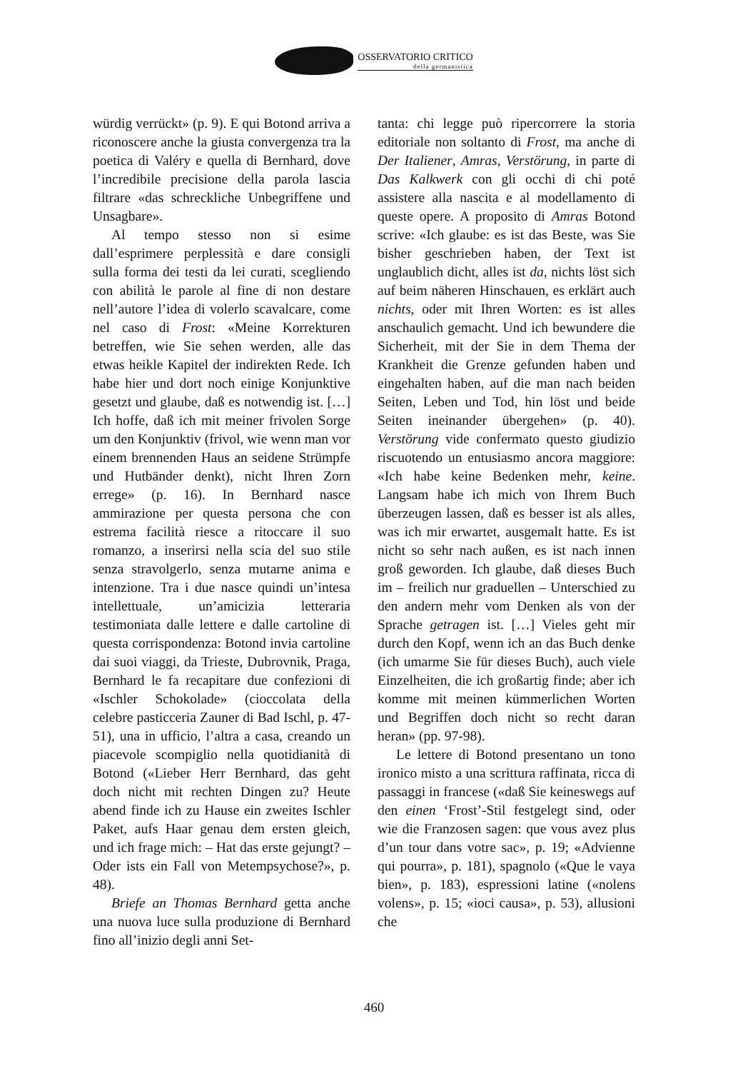OSSERVATORIO CRITICO
della germanistica
würdig verrückt» (p. 9). E qui Botond arriva a riconoscere anche la giusta convergenza tra la poetica di Valéry e quella di Bernhard, dove l’incredibile precisione della parola lascia filtrare «das schreckliche Unbegriffene und Unsagbare».
Al tempo stesso non si esime dall’esprimere perplessità e dare consigli sulla forma dei testi da lei curati, scegliendo con abilità le parole al fine di non destare nell’autore l’idea di volerlo scavalcare, come nel caso di Frost: «Meine Korrekturen betreffen, wie Sie sehen werden, alle das etwas heikle Kapitel der indirekten Rede. Ich habe hier und dort noch einige Konjunktive gesetzt und glaube, daß es notwendig ist. […] Ich hoffe, daß ich mit meiner frivolen Sorge um den Konjunktiv (frivol, wie wenn man vor einem brennenden Haus an seidene Strümpfe und Hutbänder denkt), nicht Ihren Zorn errege» (p. 16). In Bernhard nasce ammirazione per questa persona che con estrema facilità riesce a ritoccare il suo romanzo, a inserirsi nella scia del suo stile senza stravolgerlo, senza mutarne anima e intenzione. Tra i due nasce quindi un’intesa intellettuale, un’amicizia letteraria testimoniata dalle lettere e dalle cartoline di questa corrispondenza: Botond invia cartoline dai suoi viaggi, da Trieste, Dubrovnik, Praga, Bernhard le fa recapitare due confezioni di «Ischler Schokolade» (cioccolata della celebre pasticceria Zauner di Bad Ischl, p. 47-51), una in ufficio, l’altra a casa, creando un piacevole scompiglio nella quotidianità di Botond («Lieber Herr Bernhard, das geht doch nicht mit rechten Dingen zu? Heute abend finde ich zu Hause ein zweites Ischler Paket, aufs Haar genau dem ersten gleich, und ich frage mich: – Hat das erste gejungt? – Oder ists ein Fall von Metempsychose?», p. 48).
Briefe an Thomas Bernhard getta anche una nuova luce sulla produzione di Bernhard fino all’inizio degli anni Set-
tanta: chi legge può ripercorrere la storia editoriale non soltanto di Frost, ma anche di Der Italiener, Amras, Verstörung, in parte di Das Kalkwerk con gli occhi di chi poté assistere alla nascita e al modellamento di queste opere. A proposito di Amras Botond scrive: «Ich glaube: es ist das Beste, was Sie bisher geschrieben haben, der Text ist unglaublich dicht, alles ist da, nichts löst sich auf beim näheren Hinschauen, es erklärt auch nichts, oder mit Ihren Worten: es ist alles anschaulich gemacht. Und ich bewundere die Sicherheit, mit der Sie in dem Thema der Krankheit die Grenze gefunden haben und eingehalten haben, auf die man nach beiden Seiten, Leben und Tod, hin löst und beide Seiten ineinander übergehen» (p. 40). Verstörung vide confermato questo giudizio riscuotendo un entusiasmo ancora maggiore: «Ich habe keine Bedenken mehr, keine. Langsam habe ich mich von Ihrem Buch überzeugen lassen, daß es besser ist als alles, was ich mir erwartet, ausgemalt hatte. Es ist nicht so sehr nach außen, es ist nach innen groß geworden. Ich glaube, daß dieses Buch im – freilich nur graduellen – Unterschied zu den andern mehr vom Denken als von der Sprache getragen ist. […] Vieles geht mir durch den Kopf, wenn ich an das Buch denke (ich umarme Sie für dieses Buch), auch viele Einzelheiten, die ich großartig finde; aber ich komme mit meinen kümmerlichen Worten und Begriffen doch nicht so recht daran heran» (pp. 97-98).
Le lettere di Botond presentano un tono ironico misto a una scrittura raffinata, ricca di passaggi in francese («daß Sie keineswegs auf den einen ‘Frost’-Stil festgelegt sind, oder wie die Franzosen sagen: que vous avez plus d’un tour dans votre sac», p. 19; «Advienne qui pourra», p. 181), spagnolo («Que le vaya bien», p. 183), espressioni latine («nolens volens», p. 15; «ioci causa», p. 53), allusioni che
460